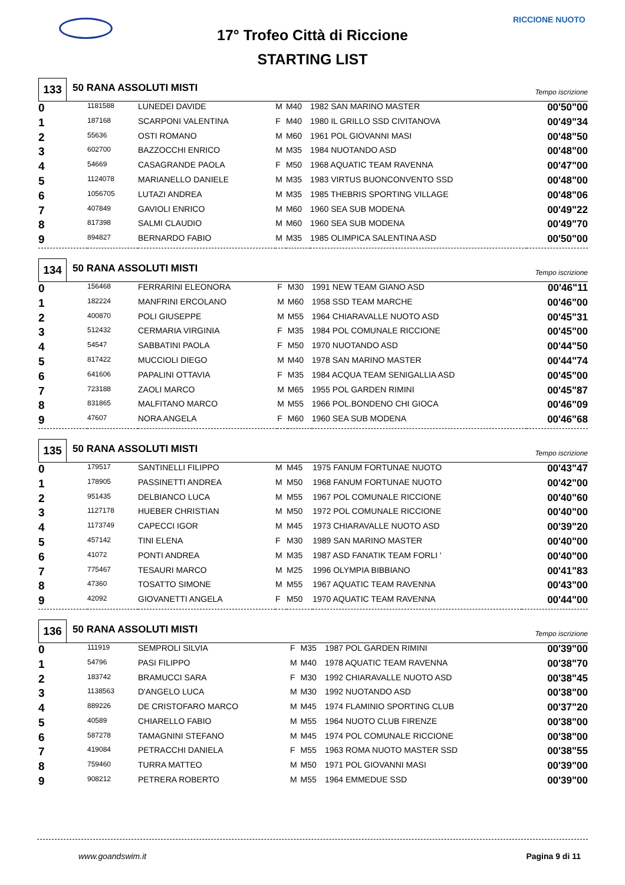RICCIONE NUOTO
17° Trofeo Città di Riccione
STARTING LIST
133
50 RANA ASSOLUTI MISTI
Tempo iscrizione
| 0 | 1181588 | LUNEDEI DAVIDE | M | M40 | 1982 SAN MARINO MASTER | 00'50"00 |
| 1 | 187168 | SCARPONI VALENTINA | F | M40 | 1980 IL GRILLO SSD CIVITANOVA | 00'49"34 |
| 2 | 55636 | OSTI ROMANO | M | M60 | 1961 POL GIOVANNI MASI | 00'48"50 |
| 3 | 602700 | BAZZOCCHI ENRICO | M | M35 | 1984 NUOTANDO ASD | 00'48"00 |
| 4 | 54669 | CASAGRANDE PAOLA | F | M50 | 1968 AQUATIC TEAM RAVENNA | 00'47"00 |
| 5 | 1124078 | MARIANELLO DANIELE | M | M35 | 1983 VIRTUS BUONCONVENTO SSD | 00'48"00 |
| 6 | 1056705 | LUTAZI ANDREA | M | M35 | 1985 THEBRIS SPORTING VILLAGE | 00'48"06 |
| 7 | 407849 | GAVIOLI ENRICO | M | M60 | 1960 SEA SUB MODENA | 00'49"22 |
| 8 | 817398 | SALMI CLAUDIO | M | M60 | 1960 SEA SUB MODENA | 00'49"70 |
| 9 | 894827 | BERNARDO FABIO | M | M35 | 1985 OLIMPICA SALENTINA ASD | 00'50"00 |
134
50 RANA ASSOLUTI MISTI
Tempo iscrizione
| 0 | 156468 | FERRARINI ELEONORA | F | M30 | 1991 NEW TEAM GIANO ASD | 00'46"11 |
| 1 | 182224 | MANFRINI ERCOLANO | M | M60 | 1958 SSD TEAM MARCHE | 00'46"00 |
| 2 | 400870 | POLI GIUSEPPE | M | M55 | 1964 CHIARAVALLE NUOTO ASD | 00'45"31 |
| 3 | 512432 | CERMARIA VIRGINIA | F | M35 | 1984 POL COMUNALE RICCIONE | 00'45"00 |
| 4 | 54547 | SABBATINI PAOLA | F | M50 | 1970 NUOTANDO ASD | 00'44"50 |
| 5 | 817422 | MUCCIOLI DIEGO | M | M40 | 1978 SAN MARINO MASTER | 00'44"74 |
| 6 | 641606 | PAPALINI OTTAVIA | F | M35 | 1984 ACQUA TEAM SENIGALLIA ASD | 00'45"00 |
| 7 | 723188 | ZAOLI MARCO | M | M65 | 1955 POL GARDEN RIMINI | 00'45"87 |
| 8 | 831865 | MALFITANO MARCO | M | M55 | 1966 POL.BONDENO CHI GIOCA | 00'46"09 |
| 9 | 47607 | NORA ANGELA | F | M60 | 1960 SEA SUB MODENA | 00'46"68 |
135
50 RANA ASSOLUTI MISTI
Tempo iscrizione
| 0 | 179517 | SANTINELLI FILIPPO | M | M45 | 1975 FANUM FORTUNAE NUOTO | 00'43"47 |
| 1 | 178905 | PASSINETTI ANDREA | M | M50 | 1968 FANUM FORTUNAE NUOTO | 00'42"00 |
| 2 | 951435 | DELBIANCO LUCA | M | M55 | 1967 POL COMUNALE RICCIONE | 00'40"60 |
| 3 | 1127178 | HUEBER CHRISTIAN | M | M50 | 1972 POL COMUNALE RICCIONE | 00'40"00 |
| 4 | 1173749 | CAPECCI IGOR | M | M45 | 1973 CHIARAVALLE NUOTO ASD | 00'39"20 |
| 5 | 457142 | TINI ELENA | F | M30 | 1989 SAN MARINO MASTER | 00'40"00 |
| 6 | 41072 | PONTI ANDREA | M | M35 | 1987 ASD FANATIK TEAM FORLI ' | 00'40"00 |
| 7 | 775467 | TESAURI MARCO | M | M25 | 1996 OLYMPIA BIBBIANO | 00'41"83 |
| 8 | 47360 | TOSATTO SIMONE | M | M55 | 1967 AQUATIC TEAM RAVENNA | 00'43"00 |
| 9 | 42092 | GIOVANETTI ANGELA | F | M50 | 1970 AQUATIC TEAM RAVENNA | 00'44"00 |
136
50 RANA ASSOLUTI MISTI
Tempo iscrizione
| 0 | 111919 | SEMPROLI SILVIA | F | M35 | 1987 POL GARDEN RIMINI | 00'39"00 |
| 1 | 54796 | PASI FILIPPO | M | M40 | 1978 AQUATIC TEAM RAVENNA | 00'38"70 |
| 2 | 183742 | BRAMUCCI SARA | F | M30 | 1992 CHIARAVALLE NUOTO ASD | 00'38"45 |
| 3 | 1138563 | D'ANGELO LUCA | M | M30 | 1992 NUOTANDO ASD | 00'38"00 |
| 4 | 889226 | DE CRISTOFARO MARCO | M | M45 | 1974 FLAMINIO SPORTING CLUB | 00'37"20 |
| 5 | 40589 | CHIARELLO FABIO | M | M55 | 1964 NUOTO CLUB FIRENZE | 00'38"00 |
| 6 | 587278 | TAMAGNINI STEFANO | M | M45 | 1974 POL COMUNALE RICCIONE | 00'38"00 |
| 7 | 419084 | PETRACCHI DANIELA | F | M55 | 1963 ROMA NUOTO MASTER SSD | 00'38"55 |
| 8 | 759460 | TURRA MATTEO | M | M50 | 1971 POL GIOVANNI MASI | 00'39"00 |
| 9 | 908212 | PETRERA ROBERTO | M | M55 | 1964 EMMEDUE SSD | 00'39"00 |
www.goandswim.it Pagina 9 di 11